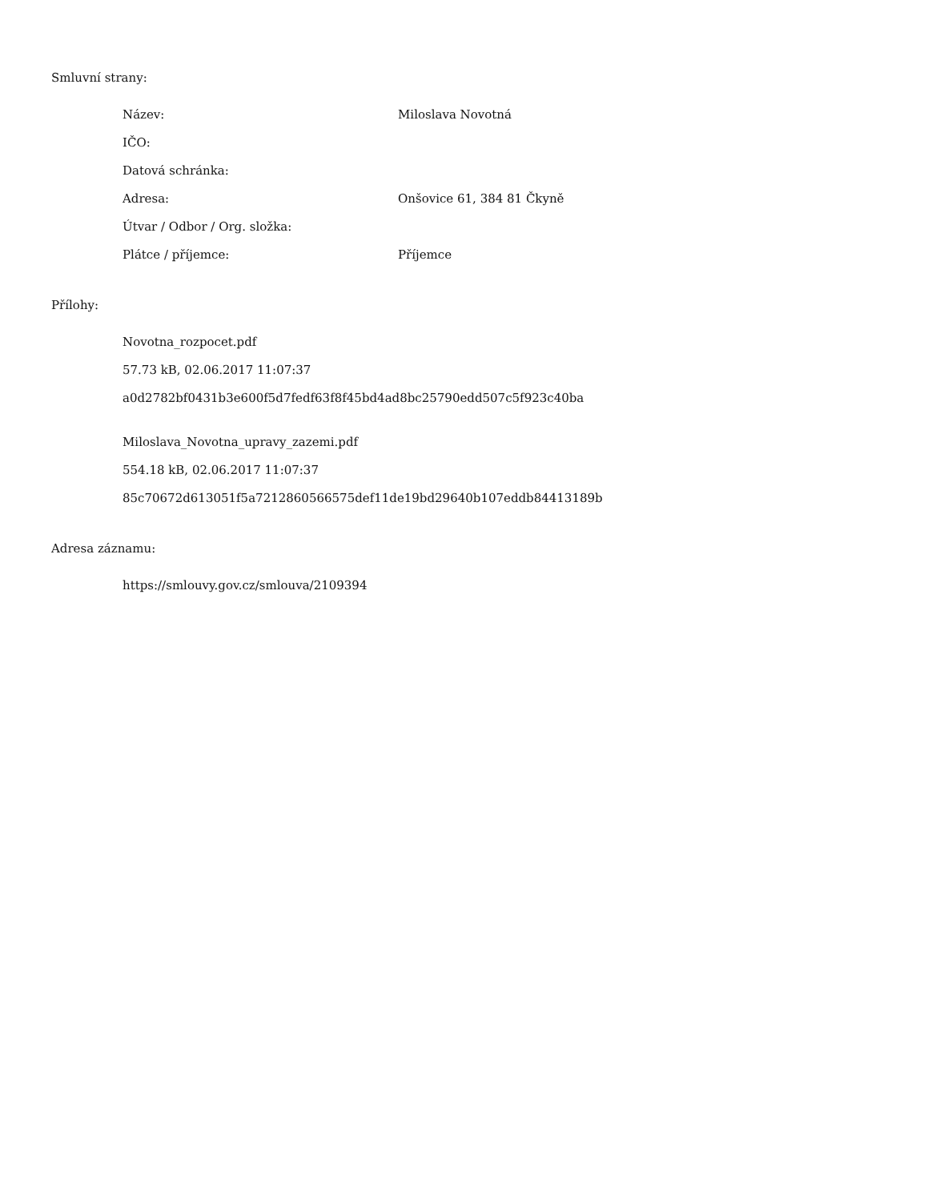Smluvní strany:
| Název: | Miloslava Novotná |
| IČO: | |
| Datová schránka: | |
| Adresa: | Onšovice 61, 384 81 Čkyně |
| Útvar / Odbor / Org. složka: | |
| Plátce / příjemce: | Příjemce |
Přílohy:
Novotna_rozpocet.pdf
57.73 kB, 02.06.2017 11:07:37
a0d2782bf0431b3e600f5d7fedf63f8f45bd4ad8bc25790edd507c5f923c40ba
Miloslava_Novotna_upravy_zazemi.pdf
554.18 kB, 02.06.2017 11:07:37
85c70672d613051f5a7212860566575def11de19bd29640b107eddb84413189b
Adresa záznamu:
https://smlouvy.gov.cz/smlouva/2109394